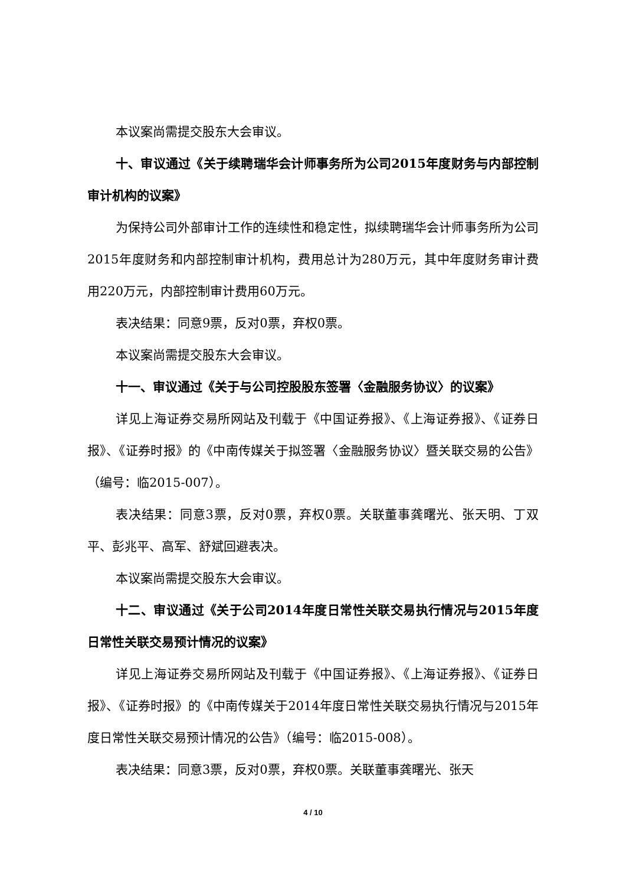本议案尚需提交股东大会审议。
十、审议通过《关于续聘瑞华会计师事务所为公司2015年度财务与内部控制审计机构的议案》
为保持公司外部审计工作的连续性和稳定性，拟续聘瑞华会计师事务所为公司2015年度财务和内部控制审计机构，费用总计为280万元，其中年度财务审计费用220万元，内部控制审计费用60万元。
表决结果：同意9票，反对0票，弃权0票。
本议案尚需提交股东大会审议。
十一、审议通过《关于与公司控股股东签署〈金融服务协议〉的议案》
详见上海证券交易所网站及刊载于《中国证券报》、《上海证券报》、《证券日报》、《证券时报》的《中南传媒关于拟签署〈金融服务协议〉暨关联交易的公告》（编号：临2015-007）。
表决结果：同意3票，反对0票，弃权0票。关联董事龚曙光、张天明、丁双平、彭兆平、高军、舒斌回避表决。
本议案尚需提交股东大会审议。
十二、审议通过《关于公司2014年度日常性关联交易执行情况与2015年度日常性关联交易预计情况的议案》
详见上海证券交易所网站及刊载于《中国证券报》、《上海证券报》、《证券日报》、《证券时报》的《中南传媒关于2014年度日常性关联交易执行情况与2015年度日常性关联交易预计情况的公告》（编号：临2015-008）。
表决结果：同意3票，反对0票，弃权0票。关联董事龚曙光、张天
4 / 10